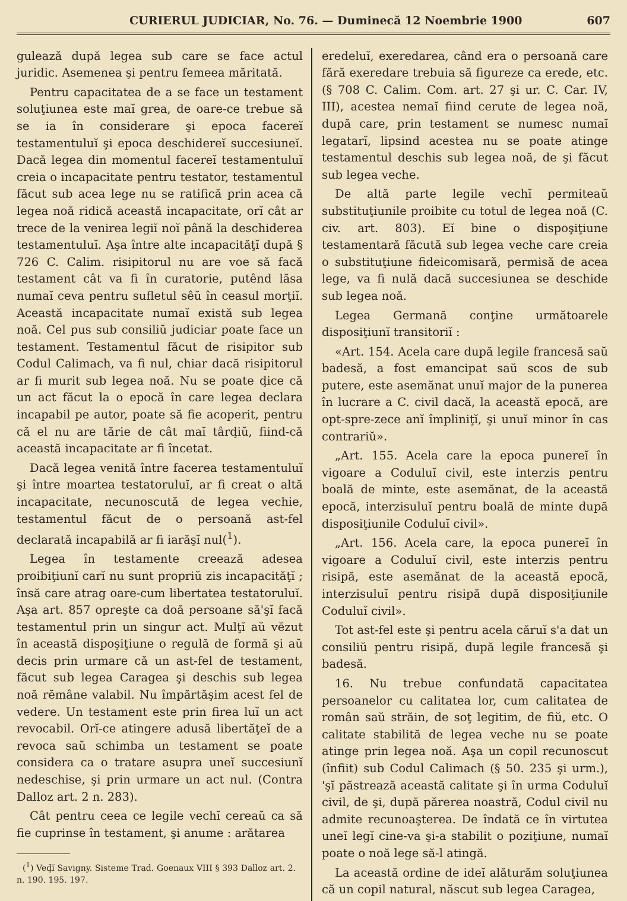CURIERUL JUDICIAR, No. 76. — Duminecă 12 Noembrie 1900 607
gulează după legea sub care se face actul juridic. Asemenea şi pentru femeea măritată.
Pentru capacitatea de a se face un testament soluţiunea este maĭ grea, de oare-ce trebue să se ia în considerare şi epoca facereĭ testamentuluĭ şi epoca deschidereĭ succesiuneĭ. Dacă legea din momentul facereĭ testamentuluĭ creia o incapacitate pentru testator, testamentul făcut sub acea lege nu se ratifică prin acea că legea noă ridică această incapacitate, orĭ cât ar trece de la venirea legiĭ noĭ până la deschiderea testamentuluĭ. Aşa între alte incapacităţĭ după § 726 C. Calim. risipitorul nu are voe să facă testament cât va fi în curatorie, putênd lăsa numaĭ ceva pentru sufletul sêŭ în ceasul morţiĭ. Această incapacitate numaĭ există sub legea noă. Cel pus sub consiliŭ judiciar poate face un testament. Testamentul făcut de risipitor sub Codul Calimach, va fi nul, chiar dacă risipitorul ar fi murit sub legea noă. Nu se poate ḑice că un act făcut la o epocă în care legea declara incapabil pe autor, poate să fie acoperit, pentru că el nu are tărie de cât maĭ târḑiŭ, fiind-că această incapacitate ar fi încetat.
Dacă legea venită între facerea testamentuluĭ şi între moartea testatoruluĭ, ar fi creat o altă incapacitate, necunoscută de legea vechie, testamentul făcut de o persoană ast-fel declarată incapabilă ar fi iarăşĭ nul(<sup>1</sup>).
Legea în testamente creează adesea proibiţiunĭ carĭ nu sunt propriŭ zis incapacităţĭ ; însă care atrag oare-cum libertatea testatoruluĭ. Aşa art. 857 opreşte ca doă persoane să'şĭ facă testamentul prin un singur act. Mulţĭ aŭ vĕzut în această dispoşiţiune o regulă de formă şi aŭ decis prin urmare că un ast-fel de testament, făcut sub legea Caragea şi deschis sub legea noă rĕmâne valabil. Nu împărtăşim acest fel de vedere. Un testament este prin firea luĭ un act revocabil. Orĭ-ce atingere adusă libertăţeĭ de a revoca saŭ schimba un testament se poate considera ca o tratare asupra uneĭ succesiunĭ nedeschise, şi prin urmare un act nul. (Contra Dalloz art. 2 n. 283).
Cât pentru ceea ce legile vechĭ cereaŭ ca să fie cuprinse în testament, şi anume : arătarea
(<sup>1</sup>) Veḑĭ Savigny. Sisteme Trad. Goenaux VIII § 393 Dalloz art. 2. n. 190. 195. 197.
eredeluĭ, exeredarea, când era o persoană care fără exeredare trebuia să figureze ca erede, etc. (§ 708 C. Calim. Com. art. 27 şi ur. C. Car. IV, III), acestea nemaĭ fiind cerute de legea noă, după care, prin testament se numesc numaĭ legatarĭ, lipsind acestea nu se poate atinge testamentul deschis sub legea noă, de şi făcut sub legea veche.
De altă parte legile vechĭ permiteaŭ substituţiunile proibite cu totul de legea noă (C. civ. art. 803). Eĭ bine o dispoşiţiune testamentară făcută sub legea veche care creia o substituţiune fideicomisară, permisă de acea lege, va fi nulă dacă succesiunea se deschide sub legea noă.
Legea Germană conţine următoarele disposiţiunĭ transitoriĭ :
«Art. 154. Acela care după legile francesă saŭ badesă, a fost emancipat saŭ scos de sub putere, este asemănat unuĭ major de la punerea în lucrare a C. civil dacă, la această epocă, are opt-spre-zece anĭ împliniţĭ, şi unuĭ minor în cas contrariŭ».
„Art. 155. Acela care la epoca punereĭ în vigoare a Coduluĭ civil, este interzis pentru boală de minte, este asemănat, de la această epocă, interzisuluĭ pentru boală de minte după disposiţiunile Coduluĭ civil».
„Art. 156. Acela care, la epoca punereĭ în vigoare a Coduluĭ civil, este interzis pentru risipă, este asemănat de la această epocă, interzisuluĭ pentru risipă după disposiţiunile Coduluĭ civil».
Tot ast-fel este şi pentru acela căruĭ s'a dat un consiliŭ pentru risipă, după legile francesă şi badesă.
16. Nu trebue confundată capacitatea persoanelor cu calitatea lor, cum calitatea de român saŭ străin, de soţ legitim, de fiŭ, etc. O calitate stabilită de legea veche nu se poate atinge prin legea noă. Aşa un copil recunoscut (înfiit) sub Codul Calimach (§ 50. 235 şi urm.), 'şĭ păstrează această calitate şi în urma Coduluĭ civil, de şi, după părerea noastră, Codul civil nu admite recunoaşterea. De îndată ce în virtutea uneĭ legĭ cine-va şi-a stabilit o poziţiune, numaĭ poate o noă lege să-l atingă.
La această ordine de ideĭ alăturăm soluţiunea că un copil natural, născut sub legea Caragea,